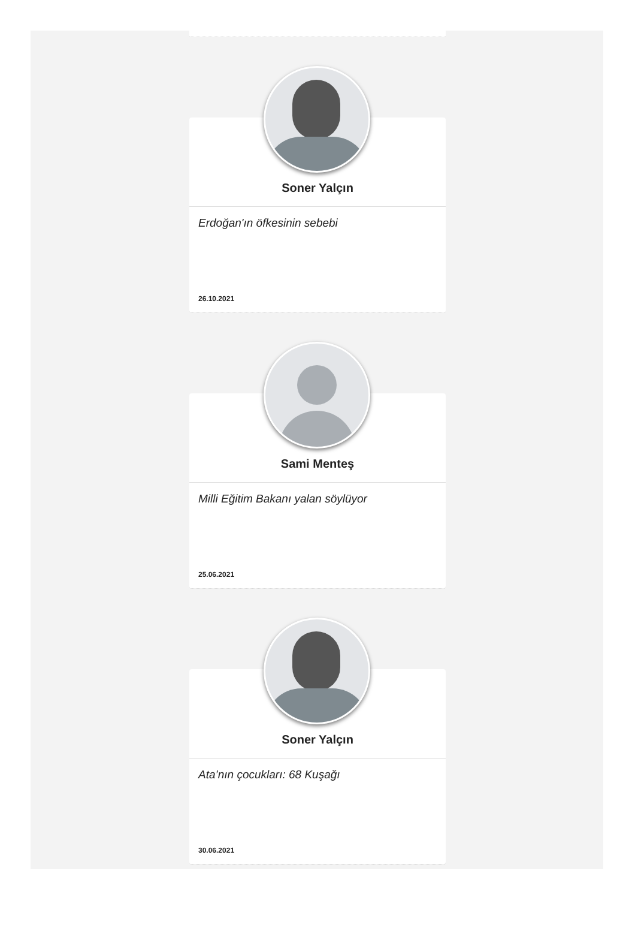Soner Yalçın
Erdoğan'ın öfkesinin sebebi
26.10.2021
Sami Menteş
Milli Eğitim Bakanı yalan söylüyor
25.06.2021
Soner Yalçın
Ata’nın çocukları: 68 Kuşağı
30.06.2021